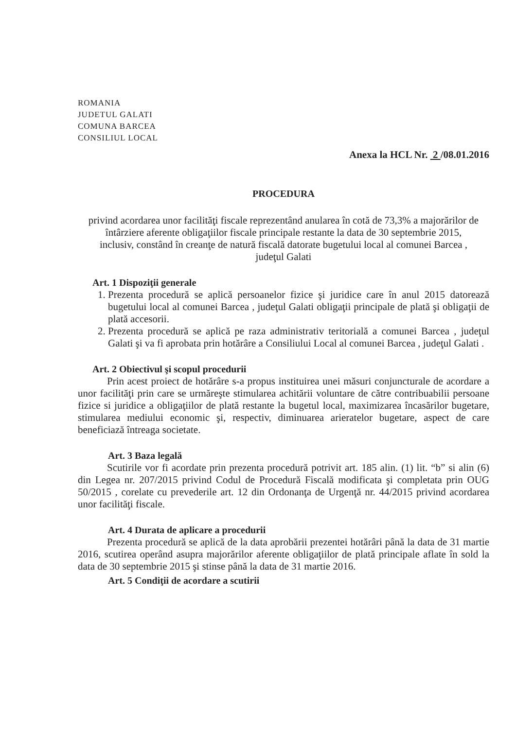ROMANIA
JUDETUL GALATI
COMUNA BARCEA
CONSILIUL LOCAL
Anexa la HCL Nr. 2 /08.01.2016
PROCEDURA
privind acordarea unor facilităţi fiscale reprezentând anularea în cotă de 73,3% a majorărilor de întârziere aferente obligaţiilor fiscale principale restante la data de 30 septembrie 2015, inclusiv, constând în creanţe de natură fiscală datorate bugetului local al comunei Barcea , judeţul Galati
Art. 1 Dispoziţii generale
1. Prezenta procedură se aplică persoanelor fizice şi juridice care în anul 2015 datorează bugetului local al comunei Barcea , judeţul Galati obligaţii principale de plată şi obligaţii de plată accesorii.
2. Prezenta procedură se aplică pe raza administrativ teritorială a comunei Barcea , judeţul Galati şi va fi aprobata prin hotărâre a Consiliului Local al comunei Barcea , judeţul Galati .
Art. 2 Obiectivul şi scopul procedurii
Prin acest proiect de hotărâre s-a propus instituirea unei măsuri conjuncturale de acordare a unor facilităţi prin care se urmăreşte stimularea achitării voluntare de către contribuabilii persoane fizice si juridice a obligaţiilor de plată restante la bugetul local, maximizarea încasărilor bugetare, stimularea mediului economic şi, respectiv, diminuarea arieratelor bugetare, aspect de care beneficiază întreaga societate.
Art. 3 Baza legală
Scutirile vor fi acordate prin prezenta procedură potrivit art. 185 alin. (1) lit. “b” si alin (6) din Legea nr. 207/2015 privind Codul de Procedură Fiscală modificata şi completata prin OUG 50/2015 , corelate cu prevederile art. 12 din Ordonanţa de Urgenţă nr. 44/2015 privind acordarea unor facilităţi fiscale.
Art. 4 Durata de aplicare a procedurii
Prezenta procedură se aplică de la data aprobării prezentei hotărâri până la data de 31 martie 2016, scutirea operând asupra majorărilor aferente obligaţiilor de plată principale aflate în sold la data de 30 septembrie 2015 şi stinse până la data de 31 martie 2016.
Art. 5 Condiţii de acordare a scutirii